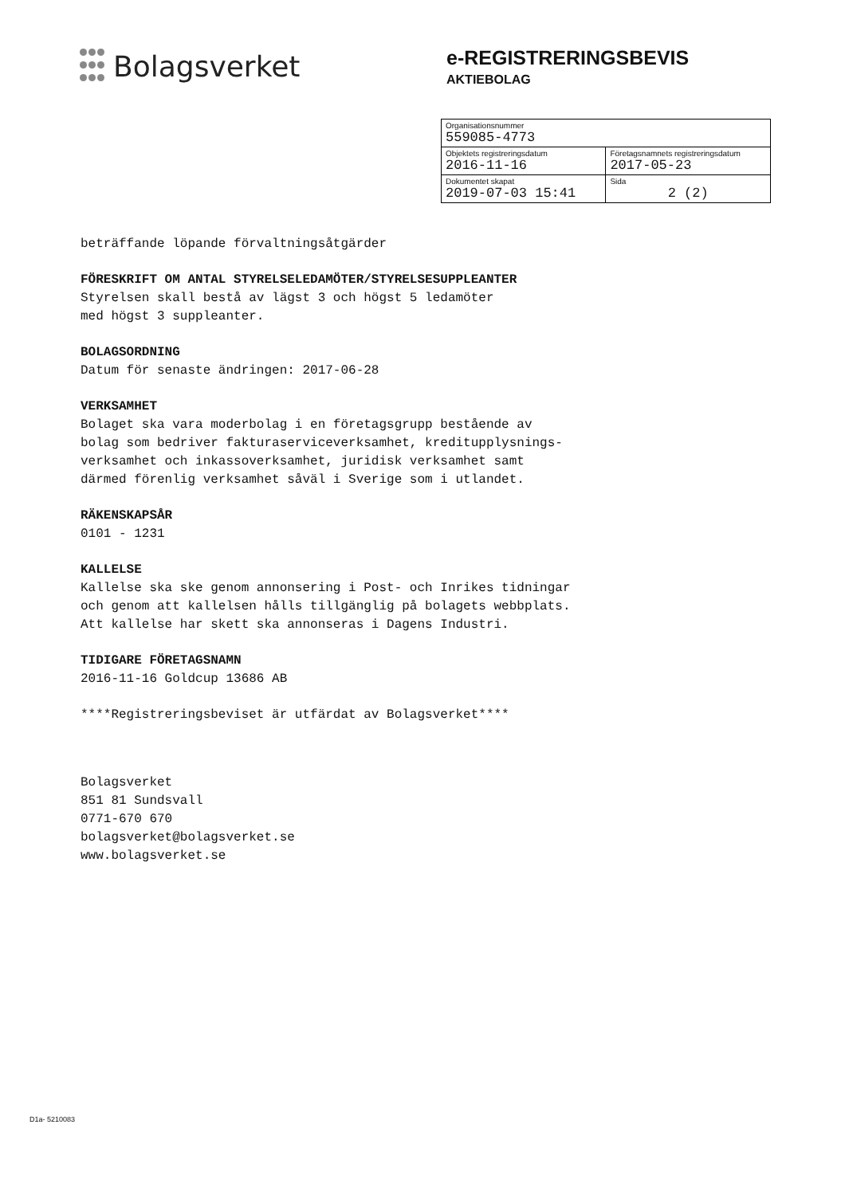Bolagsverket
e-REGISTRERINGSBEVIS
AKTIEBOLAG
| Organisationsnummer 559085-4773 | |
| Objektets registreringsdatum 2016-11-16 | Företagsnamnets registreringsdatum 2017-05-23 |
| Dokumentet skapat 2019-07-03 15:41 | Sida 2 (2) |
beträffande löpande förvaltningsåtgärder
FÖRESKRIFT OM ANTAL STYRELSELEDAMÖTER/STYRELSESUPPLEANTER
Styrelsen skall bestå av lägst 3 och högst 5 ledamöter
med högst 3 suppleanter.
BOLAGSORDNING
Datum för senaste ändringen: 2017-06-28
VERKSAMHET
Bolaget ska vara moderbolag i en företagsgrupp bestående av
bolag som bedriver fakturaserviceverksamhet, kreditupplysnings-
verksamhet och inkassoverksamhet, juridisk verksamhet samt
därmed förenlig verksamhet såväl i Sverige som i utlandet.
RÄKENSKAPSÅR
0101 - 1231
KALLELSE
Kallelse ska ske genom annonsering i Post- och Inrikes tidningar
och genom att kallelsen hålls tillgänglig på bolagets webbplats.
Att kallelse har skett ska annonseras i Dagens Industri.
TIDIGARE FÖRETAGSNAMN
2016-11-16 Goldcup 13686 AB
****Registreringsbeviset är utfärdat av Bolagsverket****
Bolagsverket
851 81 Sundsvall
0771-670 670
bolagsverket@bolagsverket.se
www.bolagsverket.se
D1a- 5210083